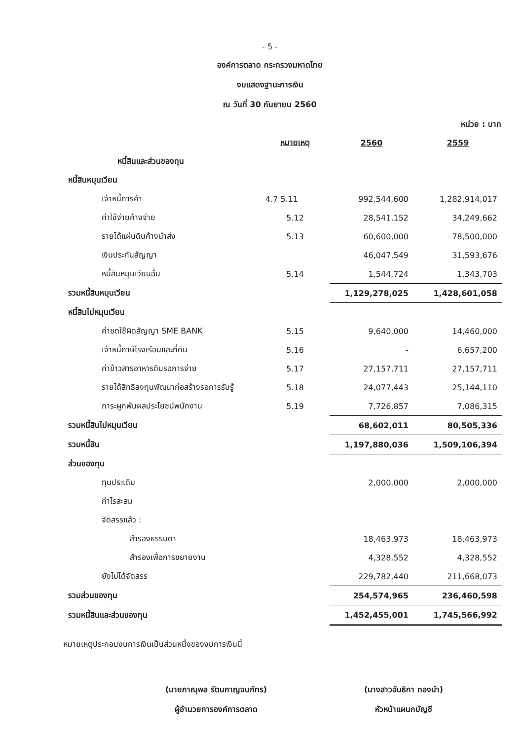- 5 -
องค์การตลาด กระทรวงมหาดไทย
งบแสดงฐานะการเงิน
ณ วันที่ 30 กันยายน 2560
หน่วย : บาท
| | หมายเหตุ | 2560 | 2559 |
| หนี้สินและส่วนของทุน | | | |
| หนี้สินหมุนเวียน | | | |
| เจ้าหนี้การค้า | 4.7 5.11 | 992,544,600 | 1,282,914,017 |
| ค่าใช้จ่ายค้างจ่าย | 5.12 | 28,541,152 | 34,249,662 |
| รายได้แผ่นดินค้างนำส่ง | 5.13 | 60,600,000 | 78,500,000 |
| เงินประกันสัญญา | | 46,047,549 | 31,593,676 |
| หนี้สินหมุนเวียนอื่น | 5.14 | 1,544,724 | 1,343,703 |
| รวมหนี้สินหมุนเวียน | | 1,129,278,025 | 1,428,601,058 |
| หนี้สินไม่หมุนเวียน | | | |
| ค่าชดใช้ผิดสัญญา SME BANK | 5.15 | 9,640,000 | 14,460,000 |
| เจ้าหนี้ภาษีโรงเรือนและที่ดิน | 5.16 | - | 6,657,200 |
| ค่าข้าวสารอาหารดิบรอการจ่าย | 5.17 | 27,157,711 | 27,157,711 |
| รายได้สิทธิลงทุนพัฒนาก่อสร้างรอการรับรู้ | 5.18 | 24,077,443 | 25,144,110 |
| ภาระผูกพันผลประโยชน์พนักงาน | 5.19 | 7,726,857 | 7,086,315 |
| รวมหนี้สินไม่หมุนเวียน | | 68,602,011 | 80,505,336 |
| รวมหนี้สิน | | 1,197,880,036 | 1,509,106,394 |
| ส่วนของทุน | | | |
| ทุนประเดิม | | 2,000,000 | 2,000,000 |
| กำไรสะสม | | | |
| จัดสรรแล้ว : | | | |
| สำรองธรรมดา | | 18,463,973 | 18,463,973 |
| สำรองเพื่อการขยายงาน | | 4,328,552 | 4,328,552 |
| ยังไม่ได้จัดสรร | | 229,782,440 | 211,668,073 |
| รวมส่วนของทุน | | 254,574,965 | 236,460,598 |
| รวมหนี้สินและส่วนของทุน | | 1,452,455,001 | 1,745,566,992 |
หมายเหตุประกอบงบการเงินเป็นส่วนหนึ่งของงบการเงินนี้
(นายภาณุพล รัตนกาญจนภัทร)
ผู้อำนวยการองค์การตลาด
(นางสาวอันธิกา ทองนำ)
หัวหน้าแผนกบัญชี